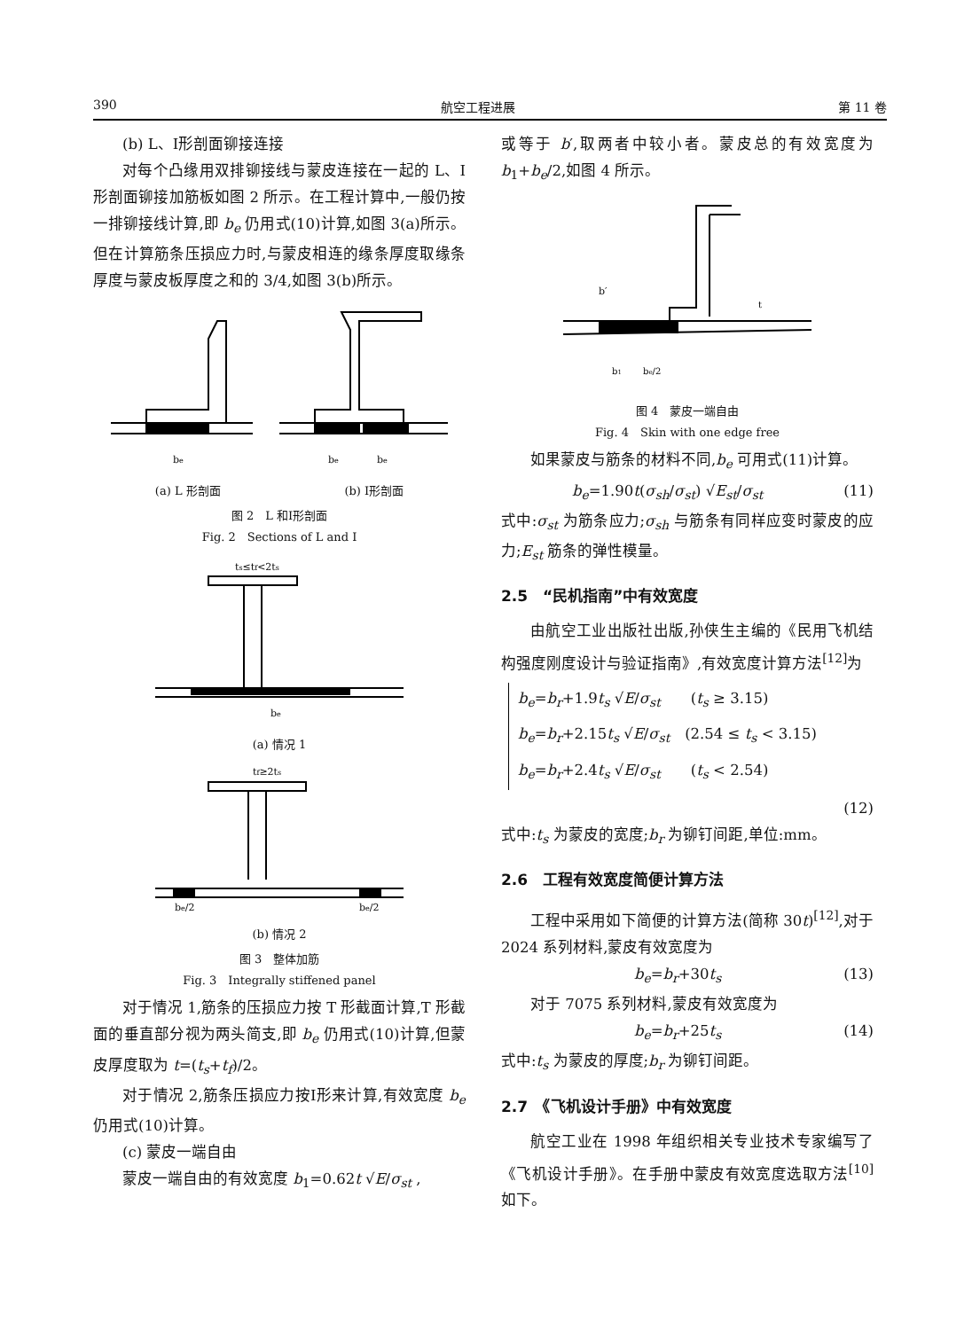390 航空工程进展 第 11 卷
(b) L、Ⅰ形剖面铆接连接
对每个凸缘用双排铆接线与蒙皮连接在一起的 L、Ⅰ形剖面铆接加筋板如图 2 所示。在工程计算中,一般仍按一排铆接线计算,即 b<sub>e</sub> 仍用式(10)计算,如图 3(a)所示。但在计算筋条压损应力时,与蒙皮相连的缘条厚度取缘条厚度与蒙皮板厚度之和的 3/4,如图 3(b)所示。
be
be
be
(a) L 形剖面 (b) Ⅰ形剖面
图 2　L 和Ⅰ形剖面
Fig. 2　Sections of L and Ⅰ
ts≤tf<2ts
be
(a) 情况 1
tf≥2ts
be/2
be/2
(b) 情况 2
图 3　整体加筋
Fig. 3　Integrally stiffened panel
对于情况 1,筋条的压损应力按 T 形截面计算,T 形截面的垂直部分视为两头简支,即 b<sub>e</sub> 仍用式(10)计算,但蒙皮厚度取为 t=(t<sub>s</sub>+t<sub>f</sub>)/2。
对于情况 2,筋条压损应力按Ⅰ形来计算,有效宽度 b<sub>e</sub> 仍用式(10)计算。
(c) 蒙皮一端自由
蒙皮一端自由的有效宽度 b<sub>1</sub>=0.62t √E/σ<sub>st</sub> ,
或等于 b′,取两者中较小者。蒙皮总的有效宽度为 b<sub>1</sub>+b<sub>e</sub>/2,如图 4 所示。
b′
b1
be/2
t
图 4　蒙皮一端自由
Fig. 4　Skin with one edge free
如果蒙皮与筋条的材料不同,b<sub>e</sub> 可用式(11)计算。
b<sub>e</sub>=1.90t(σ<sub>sh</sub>/σ<sub>st</sub>) √E<sub>st</sub>/σ<sub>st</sub> (11)
式中:σ<sub>st</sub> 为筋条应力;σ<sub>sh</sub> 与筋条有同样应变时蒙皮的应力;E<sub>st</sub> 筋条的弹性模量。
2.5　“民机指南”中有效宽度
由航空工业出版社出版,孙侠生主编的《民用飞机结构强度刚度设计与验证指南》,有效宽度计算方法<sup>[12]</sup>为
b<sub>e</sub>=b<sub>r</sub>+1.9t<sub>s</sub> √E/σ<sub>st</sub>　　(t<sub>s</sub> ≥ 3.15)
b<sub>e</sub>=b<sub>r</sub>+2.15t<sub>s</sub> √E/σ<sub>st</sub>　(2.54 ≤ t<sub>s</sub> < 3.15)
b<sub>e</sub>=b<sub>r</sub>+2.4t<sub>s</sub> √E/σ<sub>st</sub>　　(t<sub>s</sub> < 2.54)
(12)
式中:t<sub>s</sub> 为蒙皮的宽度;b<sub>r</sub> 为铆钉间距,单位:mm。
2.6　工程有效宽度简便计算方法
工程中采用如下简便的计算方法(简称 30t)<sup>[12]</sup>,对于 2024 系列材料,蒙皮有效宽度为
b<sub>e</sub>=b<sub>r</sub>+30t<sub>s</sub> (13)
对于 7075 系列材料,蒙皮有效宽度为
b<sub>e</sub>=b<sub>r</sub>+25t<sub>s</sub> (14)
式中:t<sub>s</sub> 为蒙皮的厚度;b<sub>r</sub> 为铆钉间距。
2.7　《飞机设计手册》中有效宽度
航空工业在 1998 年组织相关专业技术专家编写了《飞机设计手册》。在手册中蒙皮有效宽度选取方法<sup>[10]</sup>如下。